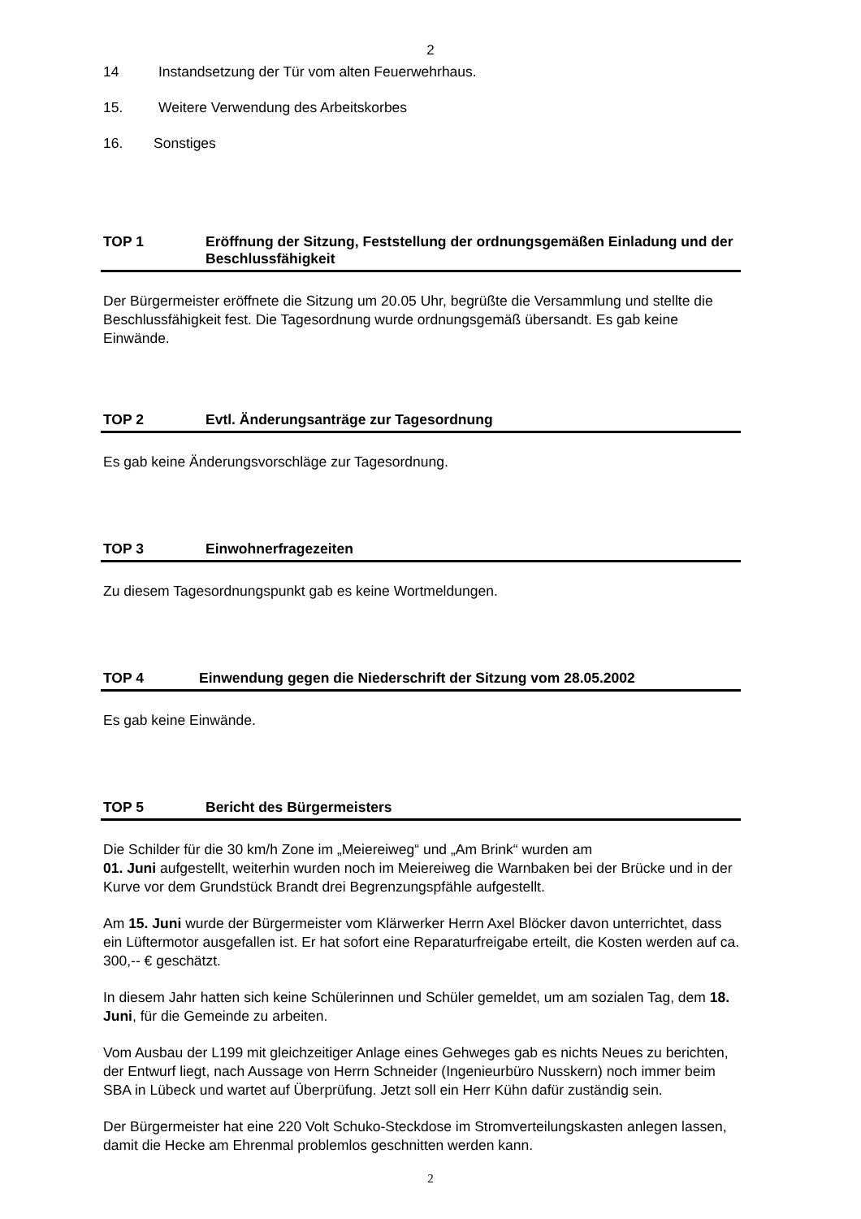2
14 Instandsetzung der Tür vom alten Feuerwehrhaus.
15. Weitere Verwendung des Arbeitskorbes
16. Sonstiges
TOP 1 Eröffnung der Sitzung, Feststellung der ordnungsgemäßen Einladung und der Beschlussfähigkeit
Der Bürgermeister eröffnete die Sitzung um 20.05 Uhr, begrüßte die Versammlung und stellte die Beschlussfähigkeit fest. Die Tagesordnung wurde ordnungsgemäß übersandt. Es gab keine Einwände.
TOP 2 Evtl. Änderungsanträge zur Tagesordnung
Es gab keine Änderungsvorschläge zur Tagesordnung.
TOP 3 Einwohnerfragezeiten
Zu diesem Tagesordnungspunkt gab es keine Wortmeldungen.
TOP 4 Einwendung gegen die Niederschrift der Sitzung vom 28.05.2002
Es gab keine Einwände.
TOP 5 Bericht des Bürgermeisters
Die Schilder für die 30 km/h Zone im „Meiereiweg“ und „Am Brink“ wurden am
01. Juni aufgestellt, weiterhin wurden noch im Meiereiweg die Warnbaken bei der Brücke und in der Kurve vor dem Grundstück Brandt drei Begrenzungspfähle aufgestellt.
Am 15. Juni wurde der Bürgermeister vom Klärwerker Herrn Axel Blöcker davon unterrichtet, dass ein Lüftermotor ausgefallen ist. Er hat sofort eine Reparaturfreigabe erteilt, die Kosten werden auf ca. 300,-- € geschätzt.
In diesem Jahr hatten sich keine Schülerinnen und Schüler gemeldet, um am sozialen Tag, dem 18. Juni, für die Gemeinde zu arbeiten.
Vom Ausbau der L199 mit gleichzeitiger Anlage eines Gehweges gab es nichts Neues zu berichten, der Entwurf liegt, nach Aussage von Herrn Schneider (Ingenieurbüro Nusskern) noch immer beim SBA in Lübeck und wartet auf Überprüfung. Jetzt soll ein Herr Kühn dafür zuständig sein.
Der Bürgermeister hat eine 220 Volt Schuko-Steckdose im Stromverteilungskasten anlegen lassen, damit die Hecke am Ehrenmal problemlos geschnitten werden kann.
2